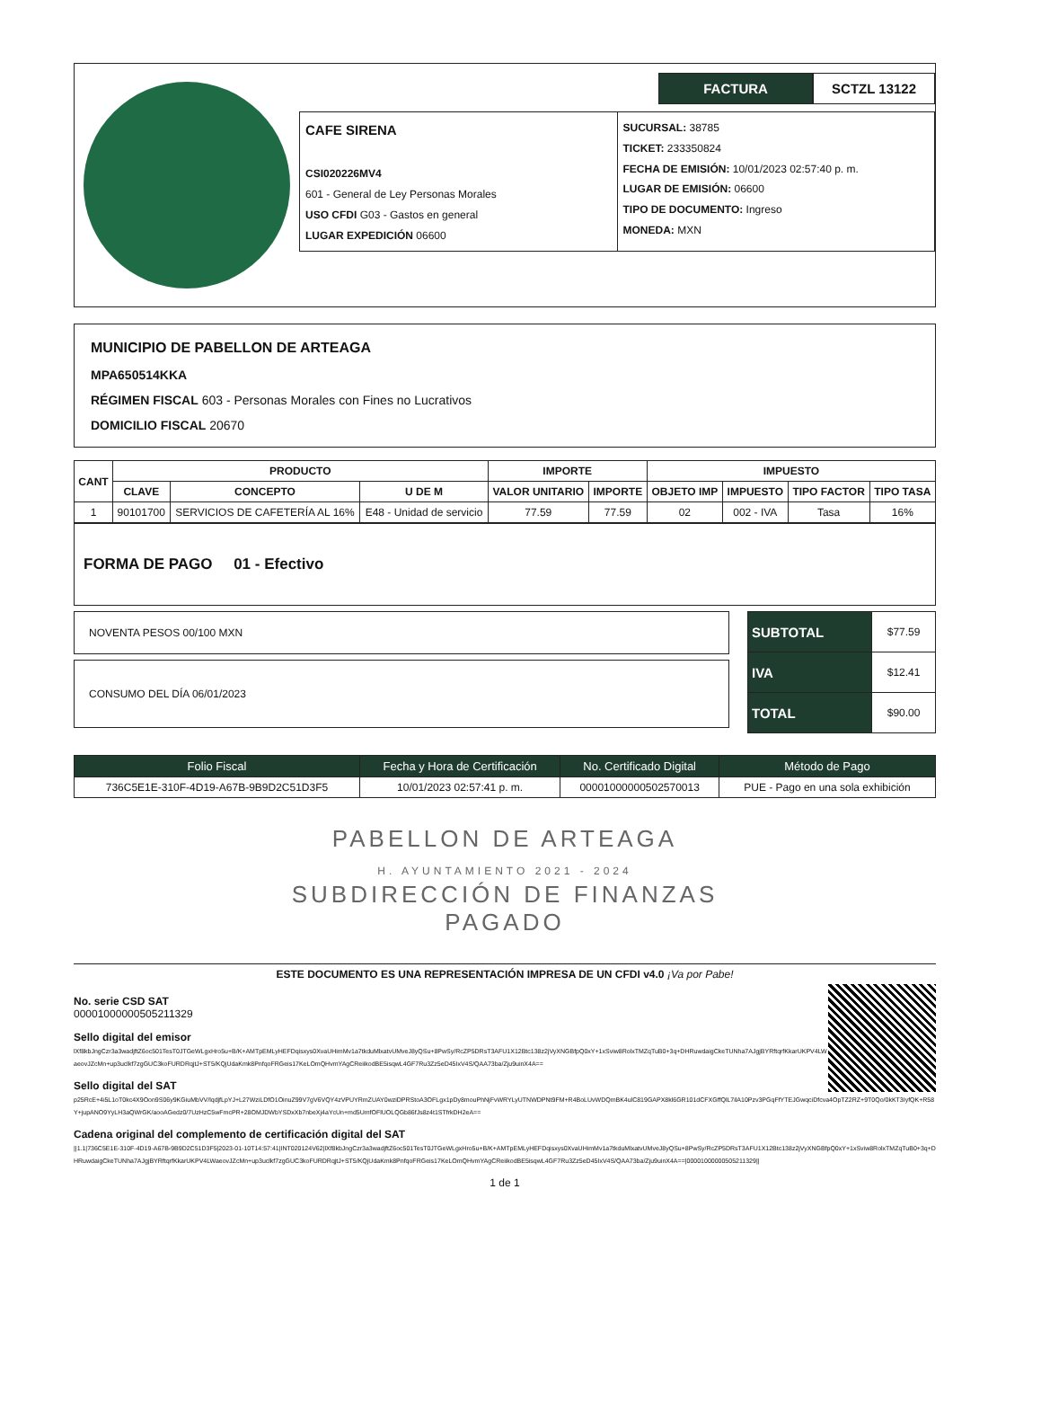FACTURA SCTZL 13122
CAFE SIRENA
CSI020226MV4
601 - General de Ley Personas Morales
USO CFDI G03 - Gastos en general
LUGAR EXPEDICIÓN 06600
SUCURSAL: 38785
TICKET: 233350824
FECHA DE EMISIÓN: 10/01/2023 02:57:40 p. m.
LUGAR DE EMISIÓN: 06600
TIPO DE DOCUMENTO: Ingreso
MONEDA: MXN
MUNICIPIO DE PABELLON DE ARTEAGA
MPA650514KKA
RÉGIMEN FISCAL 603 - Personas Morales con Fines no Lucrativos
DOMICILIO FISCAL 20670
| CANT | PRODUCTO | | | IMPORTE | | IMPUESTO | | | |
| --- | --- | --- | --- | --- | --- | --- | --- | --- | --- |
| | CLAVE | CONCEPTO | U DE M | VALOR UNITARIO | IMPORTE | OBJETO IMP | IMPUESTO | TIPO FACTOR | TIPO TASA |
| 1 | 90101700 | SERVICIOS DE CAFETERÍA AL 16% | E48 - Unidad de servicio | 77.59 | 77.59 | 02 | 002 - IVA | Tasa | 16% |
FORMA DE PAGO 01 - Efectivo
NOVENTA PESOS 00/100 MXN
CONSUMO DEL DÍA 06/01/2023
| SUBTOTAL | $77.59 |
| IVA | $12.41 |
| TOTAL | $90.00 |
| Folio Fiscal | Fecha y Hora de Certificación | No. Certificado Digital | Método de Pago |
| --- | --- | --- | --- |
| 736C5E1E-310F-4D19-A67B-9B9D2C51D3F5 | 10/01/2023 02:57:41 p. m. | 00001000000502570013 | PUE - Pago en una sola exhibición |
PABELLON DE ARTEAGA
H. AYUNTAMIENTO 2021 - 2024
SUBDIRECCIÓN DE FINANZAS
PAGADO
ESTE DOCUMENTO ES UNA REPRESENTACIÓN IMPRESA DE UN CFDI v4.0 ¡Va por Pabe!
No. serie CSD SAT
00001000000505211329
Sello digital del emisor
lXf8kbJngCzr3a3wadjftZ6oc501TesT0JTGeWLgxHro5u+B/K+AMTpEMLyHEFDqisxys0XvaUHimMv1a7tkduMlxatvUMveJ8yQSu+8PwSy/RcZP5DRsT3AFU1X12Btc138z2jVyXNGBfpQ0xY+1xSviw8RolxTMZqTuB0+3q+DHRuwdaigCkeTUNha7AJgjBYRftqrfKkarUKPV4LWaeovJZcMn+up3uclkf7zgGUC3koFURDRqjtJ+ST5/KQjUdaKmk8PnfqoFRGeis17KeLOmQHvmYAgCReiikodBE5isqwL4GF7Ru3Zz5eD45IxV4S/QAA73ba/Zju9uinX4A==
Sello digital del SAT
p25RcE+4i5L1oT0kc4X9Oon9S06y9KGiuMbVV/lqdjfLpYJ+L27WziLDfO1OinuZ99V7gV6VQY4zVPUYRmZUAY0wziDPRStoA3OFLgx1pDy8mouPhNjFvWRYLyUTNWDPNt9FM+R4BoLUvWDQmBK4ulC819GAPX8kl6GR101dCFXGffQlL7ilA10Pzv3PGqFfYTEJGwqciDfcva4OpTZ2RZ+9T0Qo/0kKT3IyfQK+R58Y+jupANO9YyLH3aQWrGK/aooAGedz0/7UzHzC5wFmcPR+28OMJDWbYSDxXb7nbeXj4aYcUn+md5UmfOFlUOLQGb86fJs8z4t1STfrkDH2eA==
Cadena original del complemento de certificación digital del SAT
||1.1|736C5E1E-310F-4D19-A67B-9B9D2C51D3F5|2023-01-10T14:57:41|INT020124V62|lXf8kbJngCzr3a3wadjftZ6oc501TesT0JTGeWLgxHro5u+B/K+AMTpEMLyHEFDqisxys0XvaUHimMv1a7tkduMlxatvUMveJ8yQSu+8PwSy/RcZP5DRsT3AFU1X12Btc138z2jVyXNGBfpQ0xY+1xSviw8RolxTMZqTuB0+3q+DHRuwdaigCkeTUNha7AJgjBYRftqrfKkarUKPV4LWaeovJZcMn+up3uclkf7zgGUC3koFURDRqjtJ+ST5/KQjUdaKmk8PnfqoFRGeis17KeLOmQHvmYAgCReiikodBE5isqwL4GF7Ru3Zz5eD45IxV4S/QAA73ba/Zju9uinX4A==|00001000000505211329||
1 de 1